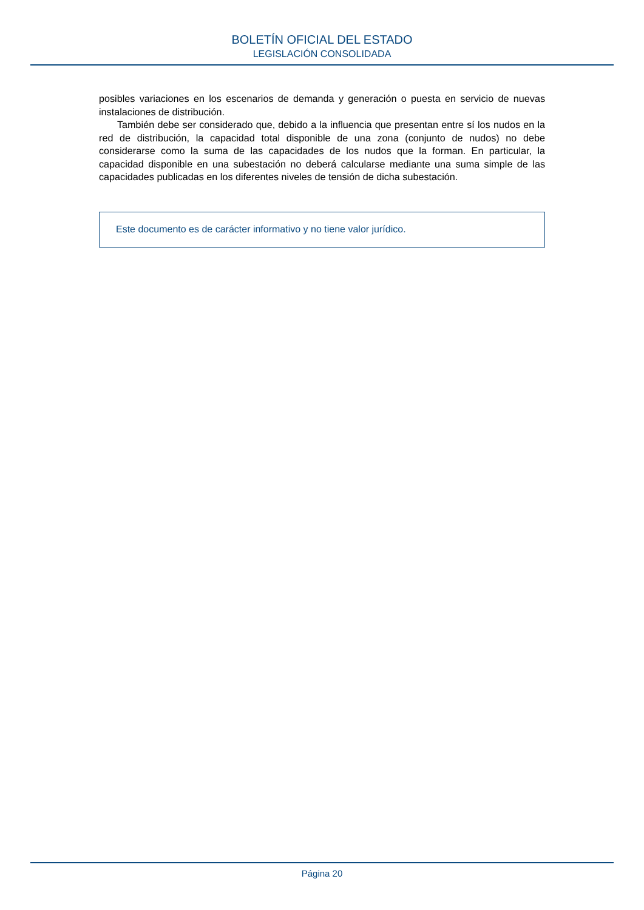BOLETÍN OFICIAL DEL ESTADO
LEGISLACIÓN CONSOLIDADA
posibles variaciones en los escenarios de demanda y generación o puesta en servicio de nuevas instalaciones de distribución.
También debe ser considerado que, debido a la influencia que presentan entre sí los nudos en la red de distribución, la capacidad total disponible de una zona (conjunto de nudos) no debe considerarse como la suma de las capacidades de los nudos que la forman. En particular, la capacidad disponible en una subestación no deberá calcularse mediante una suma simple de las capacidades publicadas en los diferentes niveles de tensión de dicha subestación.
Este documento es de carácter informativo y no tiene valor jurídico.
Página 20